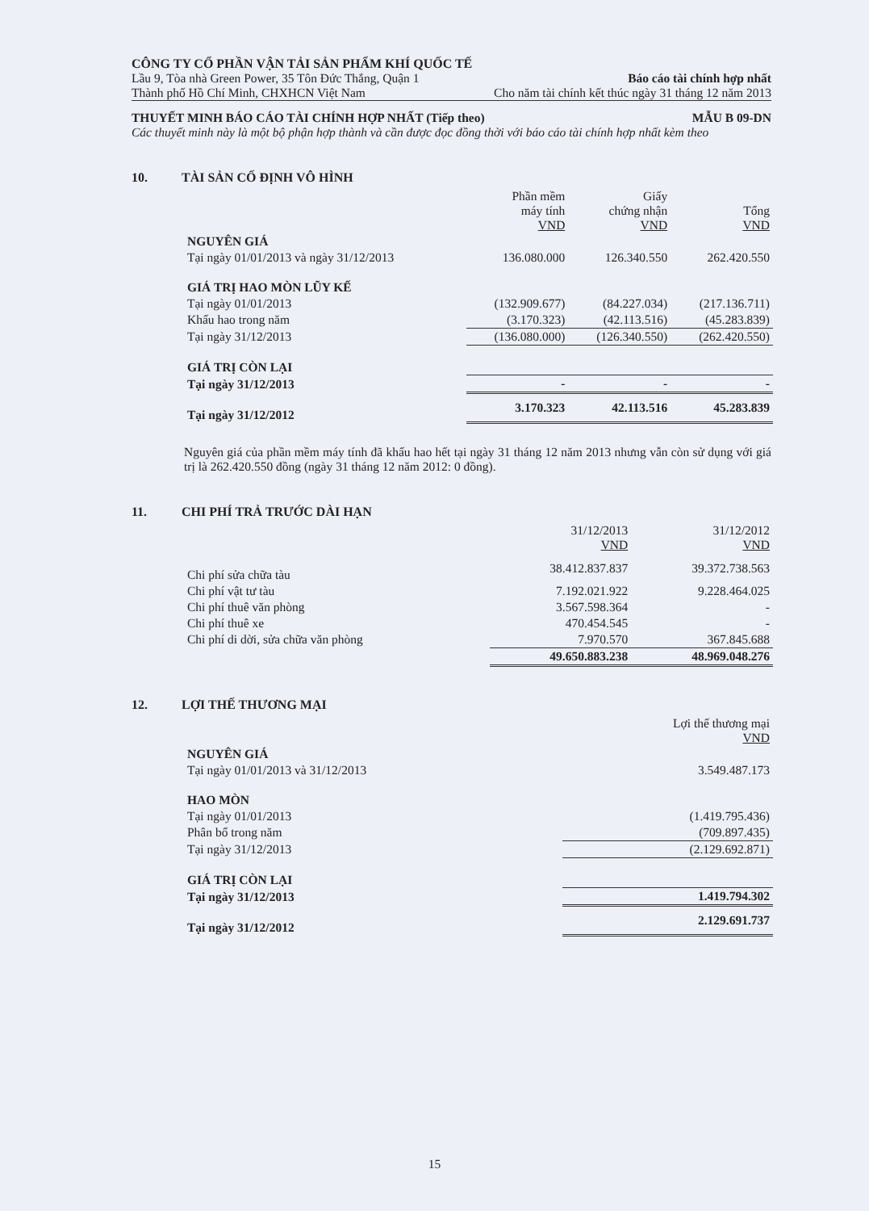CÔNG TY CỔ PHẦN VẬN TẢI SẢN PHẨM KHÍ QUỐC TẾ
Lầu 9, Tòa nhà Green Power, 35 Tôn Đức Thắng, Quận 1 Báo cáo tài chính hợp nhất
Thành phố Hồ Chí Minh, CHXHCN Việt Nam Cho năm tài chính kết thúc ngày 31 tháng 12 năm 2013
THUYẾT MINH BÁO CÁO TÀI CHÍNH HỢP NHẤT (Tiếp theo) MẪU B 09-DN
Các thuyết minh này là một bộ phận hợp thành và cần được đọc đồng thời với báo cáo tài chính hợp nhất kèm theo
10. TÀI SẢN CỐ ĐỊNH VÔ HÌNH
| | Phần mềm máy tính VND | Giấy chứng nhận VND | Tổng VND |
| NGUYÊN GIÁ | | | |
| Tại ngày 01/01/2013 và ngày 31/12/2013 | 136.080.000 | 126.340.550 | 262.420.550 |
| GIÁ TRỊ HAO MÒN LŨY KẾ | | | |
| Tại ngày 01/01/2013 | (132.909.677) | (84.227.034) | (217.136.711) |
| Khấu hao trong năm | (3.170.323) | (42.113.516) | (45.283.839) |
| Tại ngày 31/12/2013 | (136.080.000) | (126.340.550) | (262.420.550) |
| GIÁ TRỊ CÒN LẠI | | | |
| Tại ngày 31/12/2013 | - | - | - |
| Tại ngày 31/12/2012 | 3.170.323 | 42.113.516 | 45.283.839 |
Nguyên giá của phần mềm máy tính đã khấu hao hết tại ngày 31 tháng 12 năm 2013 nhưng vẫn còn sử dụng với giá trị là 262.420.550 đồng (ngày 31 tháng 12 năm 2012: 0 đồng).
11. CHI PHÍ TRẢ TRƯỚC DÀI HẠN
| | 31/12/2013 VND | 31/12/2012 VND |
| Chi phí sửa chữa tàu | 38.412.837.837 | 39.372.738.563 |
| Chi phí vật tư tàu | 7.192.021.922 | 9.228.464.025 |
| Chi phí thuê văn phòng | 3.567.598.364 | - |
| Chi phí thuê xe | 470.454.545 | - |
| Chi phí di dời, sửa chữa văn phòng | 7.970.570 | 367.845.688 |
| | 49.650.883.238 | 48.969.048.276 |
12. LỢI THẾ THƯƠNG MẠI
| | Lợi thế thương mại VND |
| NGUYÊN GIÁ | |
| Tại ngày 01/01/2013 và 31/12/2013 | 3.549.487.173 |
| HAO MÒN | |
| Tại ngày 01/01/2013 | (1.419.795.436) |
| Phân bổ trong năm | (709.897.435) |
| Tại ngày 31/12/2013 | (2.129.692.871) |
| GIÁ TRỊ CÒN LẠI | |
| Tại ngày 31/12/2013 | 1.419.794.302 |
| Tại ngày 31/12/2012 | 2.129.691.737 |
15